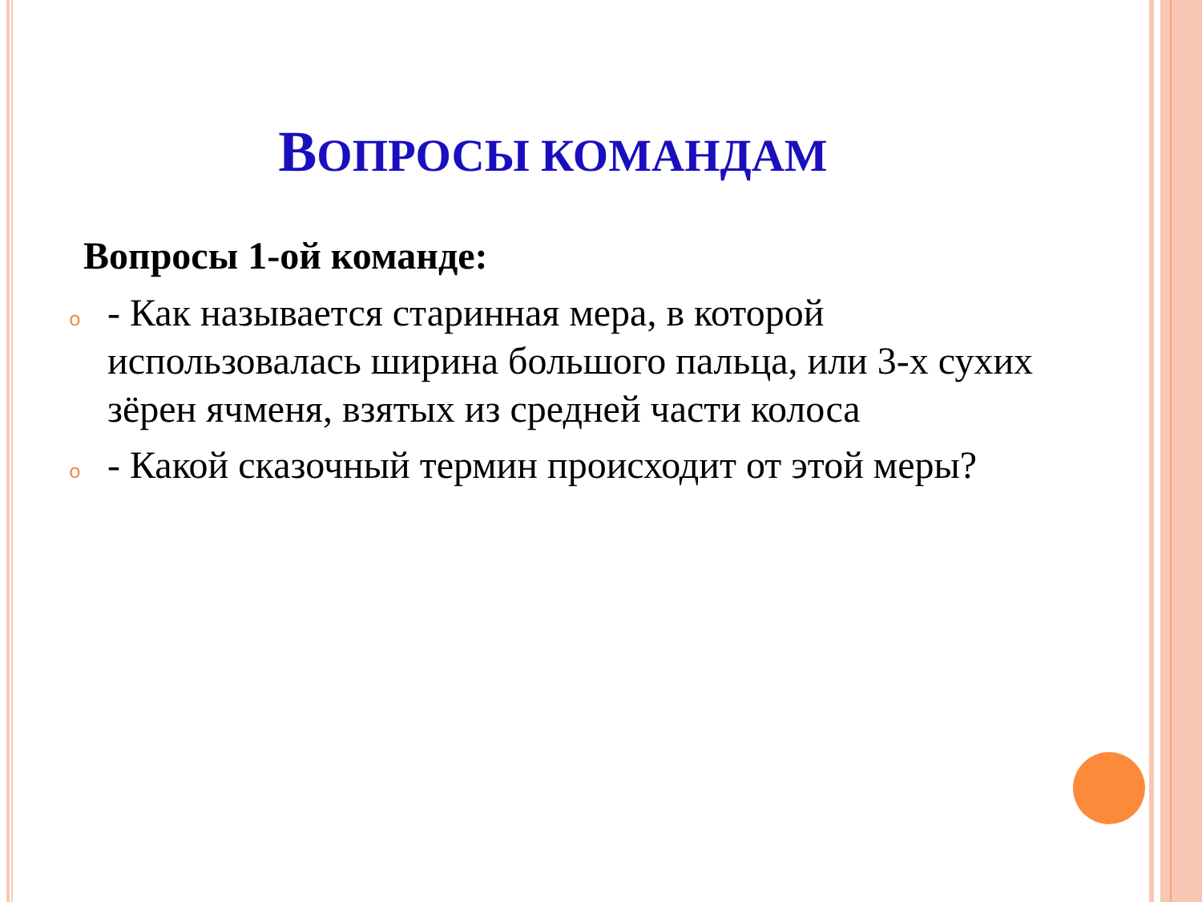ВОПРОСЫ КОМАНДАМ
Вопросы 1-ой команде:
o - Как называется старинная мера, в которой использовалась ширина большого пальца, или 3-х сухих зёрен ячменя, взятых из средней части колоса
o - Какой сказочный термин происходит от этой меры?